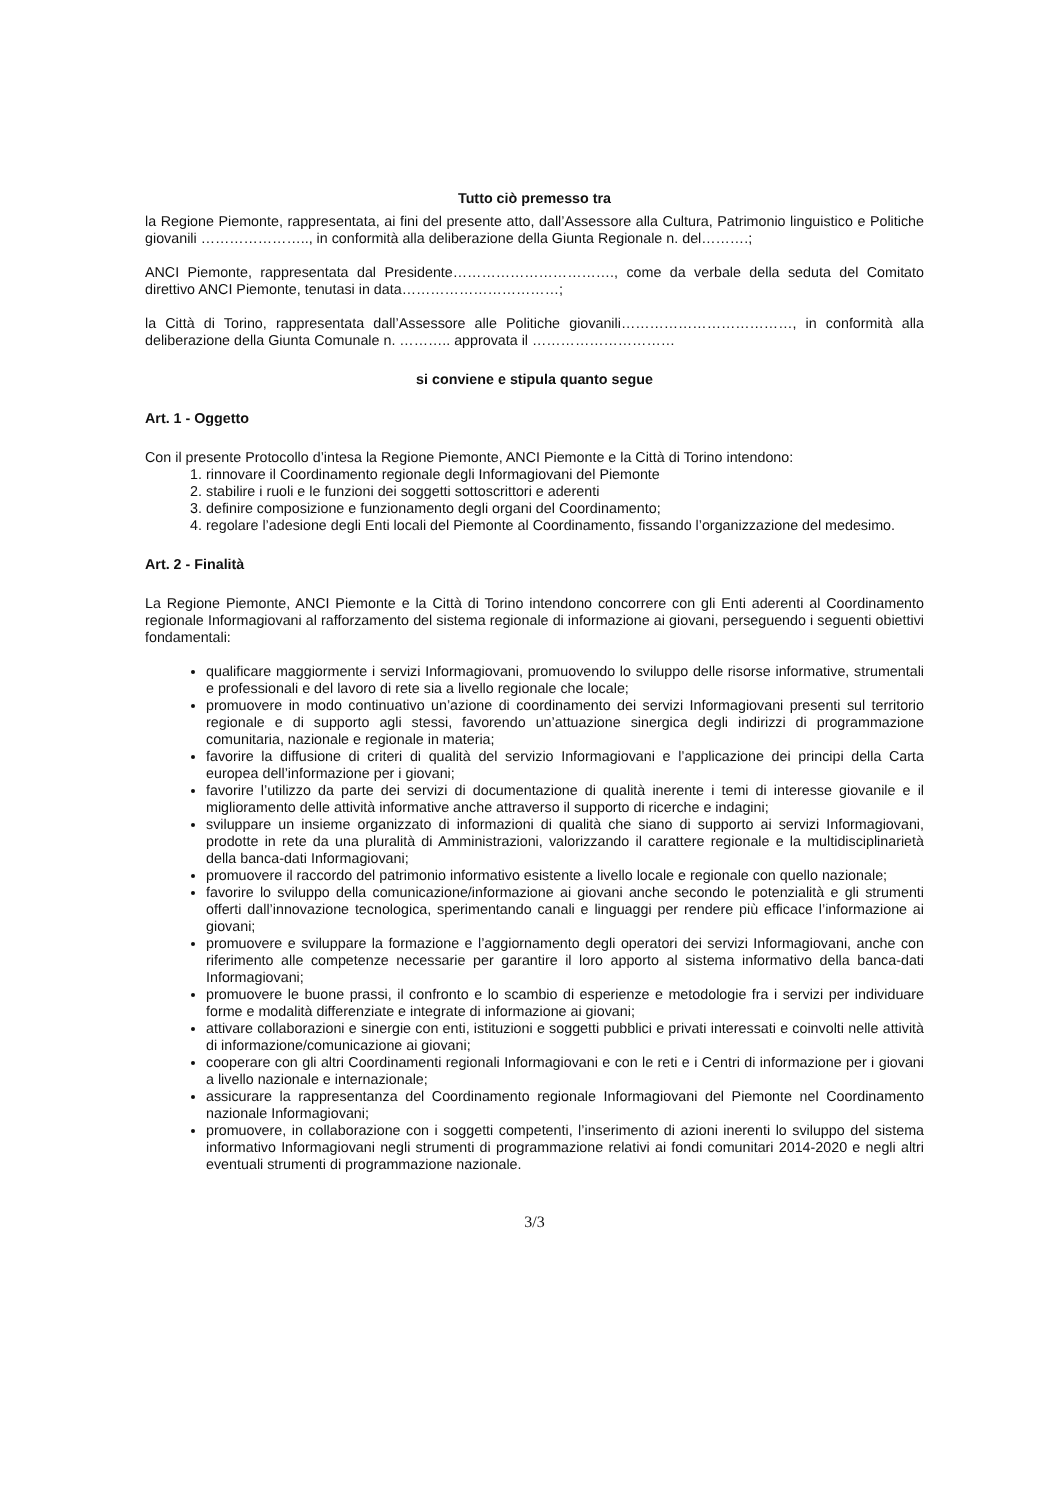Tutto ciò premesso tra
la Regione Piemonte, rappresentata, ai fini del presente atto, dall’Assessore alla Cultura, Patrimonio linguistico e Politiche giovanili ………………….., in conformità alla deliberazione della Giunta Regionale n. del……….;
ANCI Piemonte, rappresentata dal Presidente……………………………., come da verbale della seduta del Comitato direttivo ANCI Piemonte, tenutasi in data……………………………;
la Città di Torino, rappresentata dall’Assessore alle Politiche giovanili………………………………, in conformità alla deliberazione della Giunta Comunale n. ……….. approvata il …………………………
si conviene e stipula quanto segue
Art. 1 - Oggetto
Con il presente Protocollo d’intesa la Regione Piemonte, ANCI Piemonte e la Città di Torino intendono:
1. rinnovare il Coordinamento regionale degli Informagiovani del Piemonte
2. stabilire i ruoli e le funzioni dei soggetti sottoscrittori e aderenti
3. definire composizione e funzionamento degli organi del Coordinamento;
4. regolare l’adesione degli Enti locali del Piemonte al Coordinamento, fissando l’organizzazione del medesimo.
Art. 2 - Finalità
La Regione Piemonte, ANCI Piemonte e la Città di Torino intendono concorrere con gli Enti aderenti al Coordinamento regionale Informagiovani al rafforzamento del sistema regionale di informazione ai giovani, perseguendo i seguenti obiettivi fondamentali:
qualificare maggiormente i servizi Informagiovani, promuovendo lo sviluppo delle risorse informative, strumentali e professionali e del lavoro di rete sia a livello regionale che locale;
promuovere in modo continuativo un’azione di coordinamento dei servizi Informagiovani presenti sul territorio regionale e di supporto agli stessi, favorendo un’attuazione sinergica degli indirizzi di programmazione comunitaria, nazionale e regionale in materia;
favorire la diffusione di criteri di qualità del servizio Informagiovani e l’applicazione dei principi della Carta europea dell’informazione per i giovani;
favorire l’utilizzo da parte dei servizi di documentazione di qualità inerente i temi di interesse giovanile e il miglioramento delle attività informative anche attraverso il supporto di ricerche e indagini;
sviluppare un insieme organizzato di informazioni di qualità che siano di supporto ai servizi Informagiovani, prodotte in rete da una pluralità di Amministrazioni, valorizzando il carattere regionale e la multidisciplinarietà della banca-dati Informagiovani;
promuovere il raccordo del patrimonio informativo esistente a livello locale e regionale con quello nazionale;
favorire lo sviluppo della comunicazione/informazione ai giovani anche secondo le potenzialità e gli strumenti offerti dall’innovazione tecnologica, sperimentando canali e linguaggi per rendere più efficace l’informazione ai giovani;
promuovere e sviluppare la formazione e l’aggiornamento degli operatori dei servizi Informagiovani, anche con riferimento alle competenze necessarie per garantire il loro apporto al sistema informativo della banca-dati Informagiovani;
promuovere le buone prassi, il confronto e lo scambio di esperienze e metodologie fra i servizi per individuare forme e modalità differenziate e integrate di informazione ai giovani;
attivare collaborazioni e sinergie con enti, istituzioni e soggetti pubblici e privati interessati e coinvolti nelle attività di informazione/comunicazione ai giovani;
cooperare con gli altri Coordinamenti regionali Informagiovani e con le reti e i Centri di informazione per i giovani a livello nazionale e internazionale;
assicurare la rappresentanza del Coordinamento regionale Informagiovani del Piemonte nel Coordinamento nazionale Informagiovani;
promuovere, in collaborazione con i soggetti competenti, l’inserimento di azioni inerenti lo sviluppo del sistema informativo Informagiovani negli strumenti di programmazione relativi ai fondi comunitari 2014-2020 e negli altri eventuali strumenti di programmazione nazionale.
3/3